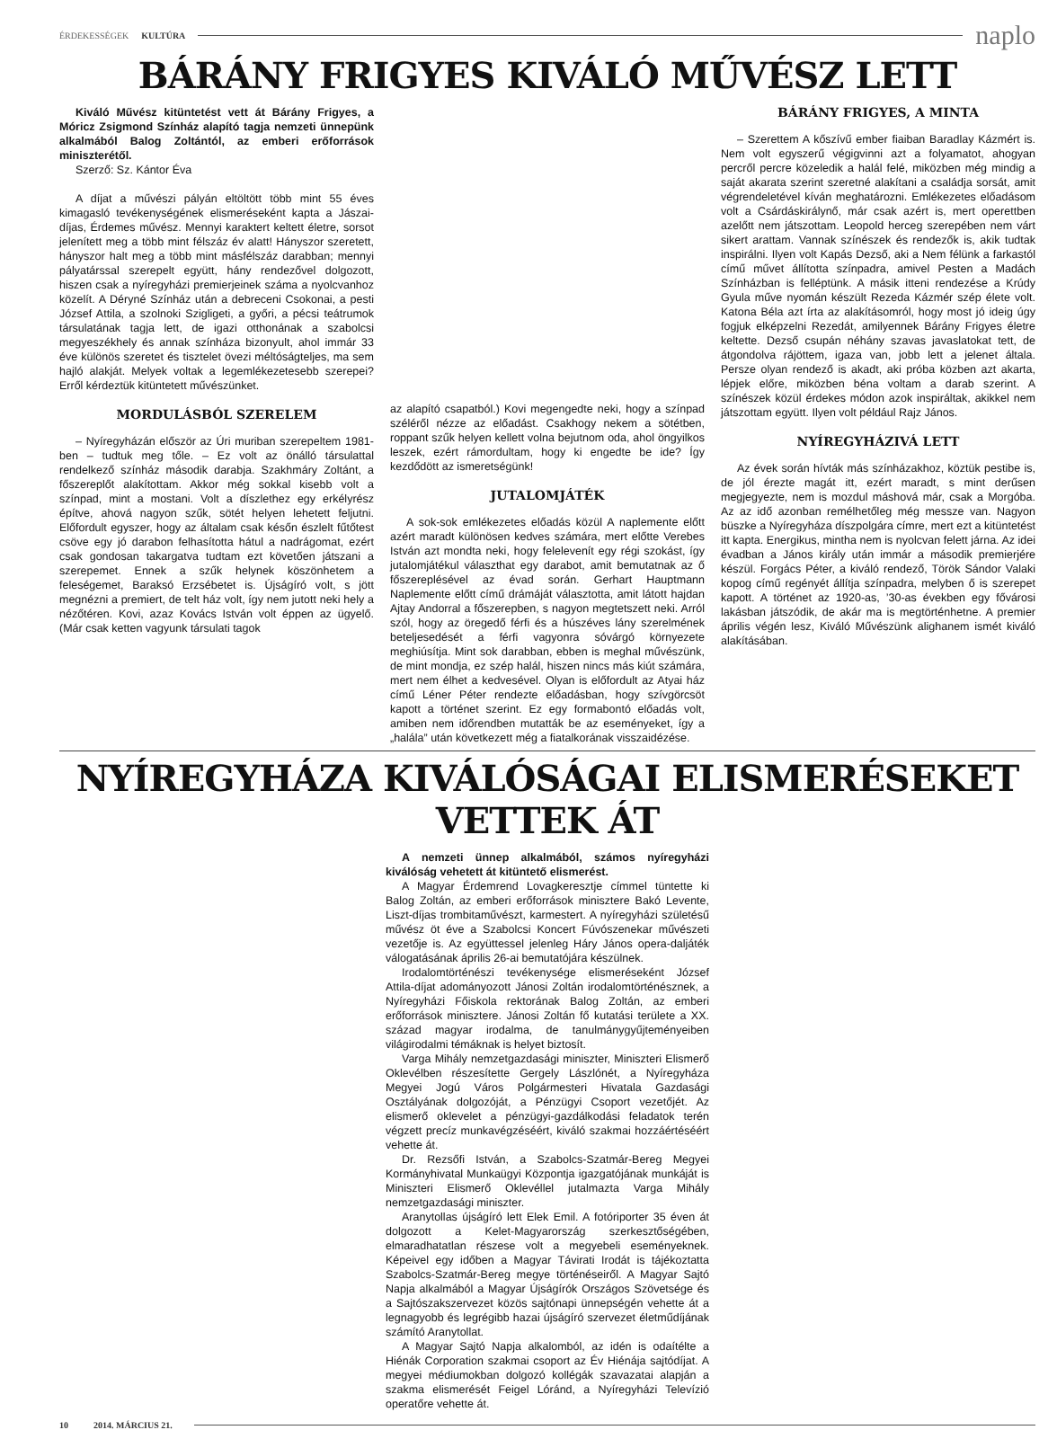ÉRDEKESSÉGEK KULTÚRA naplo
BÁRÁNY FRIGYES KIVÁLÓ MŰVÉSZ LETT
Kiváló Művész kitüntetést vett át Bárány Frigyes, a Móricz Zsigmond Színház alapító tagja nemzeti ünnepünk alkalmából Balog Zoltántól, az emberi erőforrások miniszterétől.
Szerző: Sz. Kántor Éva
A díjat a művészi pályán eltöltött több mint 55 éves kimagasló tevékenységének elismeréseként kapta a Jászai-díjas, Érdemes művész. Mennyi karaktert keltett életre, sorsot jelenített meg a több mint félszáz év alatt! Hányszor szeretett, hányszor halt meg a több mint másfélszáz darabban; mennyi pályatárssal szerepelt együtt, hány rendezővel dolgozott, hiszen csak a nyíregyházi premierjeinek száma a nyolcvanhoz közelít. A Déryné Színház után a debreceni Csokonai, a pesti József Attila, a szolnoki Szigligeti, a győri, a pécsi teátrumok társulatának tagja lett, de igazi otthonának a szabolcsi megyeszékhely és annak színháza bizonyult, ahol immár 33 éve különös szeretet és tisztelet övezi méltóságteljes, ma sem hajló alakját. Melyek voltak a legemlékezetesebb szerepei? Erről kérdeztük kitüntetett művészünket.
MORDULÁSBÓL SZERELEM
– Nyíregyházán először az Úri muriban szerepeltem 1981-ben – tudtuk meg tőle. – Ez volt az önálló társulattal rendelkező színház második darabja. Szakhmáry Zoltánt, a főszereplőt alakítottam. Akkor még sokkal kisebb volt a színpad, mint a mostani. Volt a díszlethez egy erkélyrész építve, ahová nagyon szűk, sötét helyen lehetett feljutni. Előfordult egyszer, hogy az általam csak későn észlelt fűtőtest csöve egy jó darabon felhasította hátul a nadrágomat, ezért csak gondosan takargatva tudtam ezt követően játszani a szerepemet. Ennek a szűk helynek köszönhetem a feleségemet, Baraksó Erzsébetet is. Újságíró volt, s jött megnézni a premiert, de telt ház volt, így nem jutott neki hely a nézőtéren. Kovi, azaz Kovács István volt éppen az ügyelő. (Már csak ketten vagyunk társulati tagok
az alapító csapatból.) Kovi megengedte neki, hogy a színpad széléről nézze az előadást. Csakhogy nekem a sötétben, roppant szűk helyen kellett volna bejutnom oda, ahol öngyilkos leszek, ezért rámordultam, hogy ki engedte be ide? Így kezdődött az ismeretségünk!
JUTALOMJÁTÉK
A sok-sok emlékezetes előadás közül A naplemente előtt azért maradt különösen kedves számára, mert előtte Verebes István azt mondta neki, hogy felelevenít egy régi szokást, így jutalomjátékul választhat egy darabot, amit bemutatnak az ő főszereplésével az évad során. Gerhart Hauptmann Naplemente előtt című drámáját választotta, amit látott hajdan Ajtay Andorral a főszerepben, s nagyon megtetszett neki. Arról szól, hogy az öregedő férfi és a húszéves lány szerelmének beteljesedését a férfi vagyonra sóvárgó környezete meghiúsítja. Mint sok darabban, ebben is meghal művészünk, de mint mondja, ez szép halál, hiszen nincs más kiút számára, mert nem élhet a kedvesével. Olyan is előfordult az Atyai ház című Léner Péter rendezte előadásban, hogy szívgörcsöt kapott a történet szerint. Ez egy formabontó előadás volt, amiben nem időrendben mutatták be az eseményeket, így a „halála” után következett még a fiatalkorának visszaidézése.
BÁRÁNY FRIGYES, A MINTA
– Szerettem A kőszívű ember fiaiban Baradlay Kázmért is. Nem volt egyszerű végigvinni azt a folyamatot, ahogyan percről percre közeledik a halál felé, miközben még mindig a saját akarata szerint szeretné alakítani a családja sorsát, amit végrendeletével kíván meghatározni. Emlékezetes előadásom volt a Csárdáskirálynő, már csak azért is, mert operettben azelőtt nem játszottam. Leopold herceg szerepében nem várt sikert arattam. Vannak színészek és rendezők is, akik tudtak inspirálni. Ilyen volt Kapás Dezső, aki a Nem félünk a farkastól című művet állította színpadra, amivel Pesten a Madách Színházban is felléptünk. A másik itteni rendezése a Krúdy Gyula műve nyomán készült Rezeda Kázmér szép élete volt. Katona Béla azt írta az alakításomról, hogy most jó ideig úgy fogjuk elképzelni Rezedát, amilyennek Bárány Frigyes életre keltette. Dezső csupán néhány szavas javaslatokat tett, de átgondolva rájöttem, igaza van, jobb lett a jelenet általa. Persze olyan rendező is akadt, aki próba közben azt akarta, lépjek előre, miközben béna voltam a darab szerint. A színészek közül érdekes módon azok inspiráltak, akikkel nem játszottam együtt. Ilyen volt például Rajz János.
NYÍREGYHÁZIVÁ LETT
Az évek során hívták más színházakhoz, köztük pestibe is, de jól érezte magát itt, ezért maradt, s mint derűsen megjegyezte, nem is mozdul máshová már, csak a Morgóba. Az az idő azonban remélhetőleg még messze van. Nagyon büszke a Nyíregyháza díszpolgára címre, mert ezt a kitüntetést itt kapta. Energikus, mintha nem is nyolcvan felett járna. Az idei évadban a János király után immár a második premierjére készül. Forgács Péter, a kiváló rendező, Török Sándor Valaki kopog című regényét állítja színpadra, melyben ő is szerepet kapott. A történet az 1920-as, ’30-as években egy fővárosi lakásban játszódik, de akár ma is megtörténhetne. A premier április végén lesz, Kiváló Művészünk alighanem ismét kiváló alakításában.
NYÍREGYHÁZA KIVÁLÓSÁGAI ELISMERÉSEKET VETTEK ÁT
A nemzeti ünnep alkalmából, számos nyíregyházi kiválóság vehetett át kitüntető elismerést.
A Magyar Érdemrend Lovagkeresztje címmel tüntette ki Balog Zoltán, az emberi erőforrások minisztere Bakó Levente, Liszt-díjas trombitaművészt, karmestert. A nyíregyházi születésű művész öt éve a Szabolcsi Koncert Fúvószenekar művészeti vezetője is. Az együttessel jelenleg Háry János opera-daljáték válogatásának április 26-ai bemutatójára készülnek.
Irodalomtörténészi tevékenysége elismeréseként József Attila-díjat adományozott Jánosi Zoltán irodalomtörténésznek, a Nyíregyházi Főiskola rektorának Balog Zoltán, az emberi erőforrások minisztere. Jánosi Zoltán fő kutatási területe a XX. század magyar irodalma, de tanulmánygyűjteményeiben világirodalmi témáknak is helyet biztosít.
Varga Mihály nemzetgazdasági miniszter, Miniszteri Elismerő Oklevélben részesítette Gergely Lászlónét, a Nyíregyháza Megyei Jogú Város Polgármesteri Hivatala Gazdasági Osztályának dolgozóját, a Pénzügyi Csoport vezetőjét. Az elismerő oklevelet a pénzügyi-gazdálkodási feladatok terén végzett precíz munkavégzéséért, kiváló szakmai hozzáértéséért vehette át.
Dr. Rezsőfi István, a Szabolcs-Szatmár-Bereg Megyei Kormányhivatal Munkaügyi Központja igazgatójának munkáját is Miniszteri Elismerő Oklevéllel jutalmazta Varga Mihály nemzetgazdasági miniszter.
Aranytollas újságíró lett Elek Emil. A fotóriporter 35 éven át dolgozott a Kelet-Magyarország szerkesztőségében, elmaradhatatlan részese volt a megyebeli eseményeknek. Képeivel egy időben a Magyar Távirati Irodát is tájékoztatta Szabolcs-Szatmár-Bereg megye történéseiről. A Magyar Sajtó Napja alkalmából a Magyar Újságírók Országos Szövetsége és a Sajtószakszervezet közös sajtónapi ünnepségén vehette át a legnagyobb és legrégibb hazai újságíró szervezet életműdíjának számító Aranytollat.
A Magyar Sajtó Napja alkalomból, az idén is odaítélte a Hiénák Corporation szakmai csoport az Év Hiénája sajtódíjat. A megyei médiumokban dolgozó kollégák szavazatai alapján a szakma elismerését Feigel Lóránd, a Nyíregyházi Televízió operatőre vehette át.
10 2014. MÁRCIUS 21.